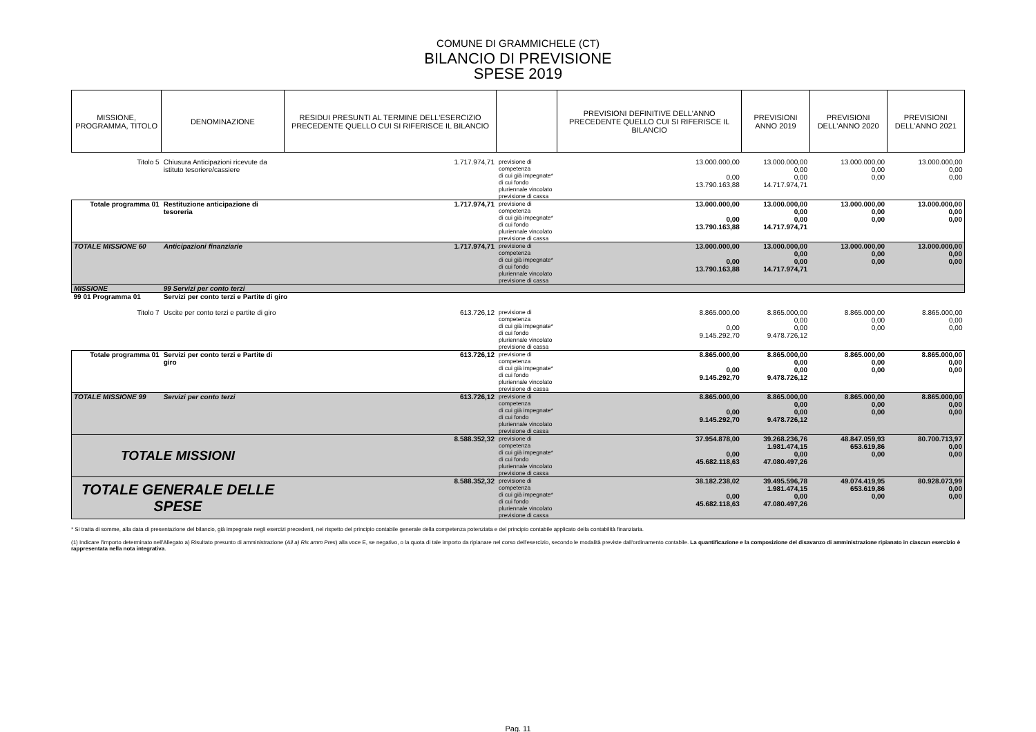COMUNE DI GRAMMICHELE (CT)
BILANCIO DI PREVISIONE
SPESE 2019
| MISSIONE, PROGRAMMA, TITOLO | DENOMINAZIONE | RESIDUI PRESUNTI AL TERMINE DELL'ESERCIZIO PRECEDENTE QUELLO CUI SI RIFERISCE IL BILANCIO | | PREVISIONI DEFINITIVE DELL'ANNO PRECEDENTE QUELLO CUI SI RIFERISCE IL BILANCIO | PREVISIONI ANNO 2019 | PREVISIONI DELL'ANNO 2020 | PREVISIONI DELL'ANNO 2021 |
| --- | --- | --- | --- | --- | --- | --- | --- |
| Titolo 5 | Chiusura Anticipazioni ricevute da istituto tesoriere/cassiere | 1.717.974,71 | previsione di competenza di cui già impegnate* di cui fondo pluriennale vincolato previsione di cassa | 13.000.000,00 0,00 13.790.163,88 | 13.000.000,00 0,00 0,00 14.717.974,71 | 13.000.000,00 0,00 0,00 | 13.000.000,00 0,00 0,00 |
| Totale programma 01 | Restituzione anticipazione di tesoreria | 1.717.974,71 | previsione di competenza di cui già impegnate* di cui fondo pluriennale vincolato previsione di cassa | 13.000.000,00 0,00 13.790.163,88 | 13.000.000,00 0,00 0,00 14.717.974,71 | 13.000.000,00 0,00 0,00 | 13.000.000,00 0,00 0,00 |
| TOTALE MISSIONE 60 | Anticipazioni finanziarie | 1.717.974,71 | previsione di competenza di cui già impegnate* di cui fondo pluriennale vincolato previsione di cassa | 13.000.000,00 0,00 13.790.163,88 | 13.000.000,00 0,00 0,00 14.717.974,71 | 13.000.000,00 0,00 0,00 | 13.000.000,00 0,00 0,00 |
| MISSIONE | 99 Servizi per conto terzi | | | | | | |
| 99 01 Programma 01 | Servizi per conto terzi e Partite di giro | | | | | | |
| Titolo 7 | Uscite per conto terzi e partite di giro | 613.726,12 | previsione di competenza di cui già impegnate* di cui fondo pluriennale vincolato previsione di cassa | 8.865.000,00 0,00 9.145.292,70 | 8.865.000,00 0,00 0,00 9.478.726,12 | 8.865.000,00 0,00 0,00 | 8.865.000,00 0,00 0,00 |
| Totale programma 01 | Servizi per conto terzi e Partite di giro | 613.726,12 | previsione di competenza di cui già impegnate* di cui fondo pluriennale vincolato previsione di cassa | 8.865.000,00 0,00 9.145.292,70 | 8.865.000,00 0,00 0,00 9.478.726,12 | 8.865.000,00 0,00 0,00 | 8.865.000,00 0,00 0,00 |
| TOTALE MISSIONE 99 | Servizi per conto terzi | 613.726,12 | previsione di competenza di cui già impegnate* di cui fondo pluriennale vincolato previsione di cassa | 8.865.000,00 0,00 9.145.292,70 | 8.865.000,00 0,00 0,00 9.478.726,12 | 8.865.000,00 0,00 0,00 | 8.865.000,00 0,00 0,00 |
| TOTALE MISSIONI | | 8.588.352,32 | previsione di competenza di cui già impegnate* di cui fondo pluriennale vincolato previsione di cassa | 37.954.878,00 0,00 45.682.118,63 | 39.268.236,76 1.981.474,15 0,00 47.080.497,26 | 48.847.059,93 653.619,86 0,00 | 80.700.713,97 0,00 0,00 |
| TOTALE GENERALE DELLE SPESE | | 8.588.352,32 | previsione di competenza di cui già impegnate* di cui fondo pluriennale vincolato previsione di cassa | 38.182.238,02 0,00 45.682.118,63 | 39.495.596,78 1.981.474,15 0,00 47.080.497,26 | 49.074.419,95 653.619,86 0,00 | 80.928.073,99 0,00 0,00 |
* Si tratta di somme, alla data di presentazione del bilancio, già impegnate negli esercizi precedenti, nel rispetto del principio contabile generale della competenza potenziata e del principio contabile applicato della contabilità finanziaria.
(1) Indicare l'importo determinato nell'Allegato a) Risultato presunto di amministrazione (All a) Ris amm Pres) alla voce E, se negativo, o la quota di tale importo da ripianare nel corso dell'esercizio, secondo le modalità previste dall'ordinamento contabile. La quantificazione e la composizione del disavanzo di amministrazione ripianato in ciascun esercizio è rappresentata nella nota integrativa.
Pag. 11